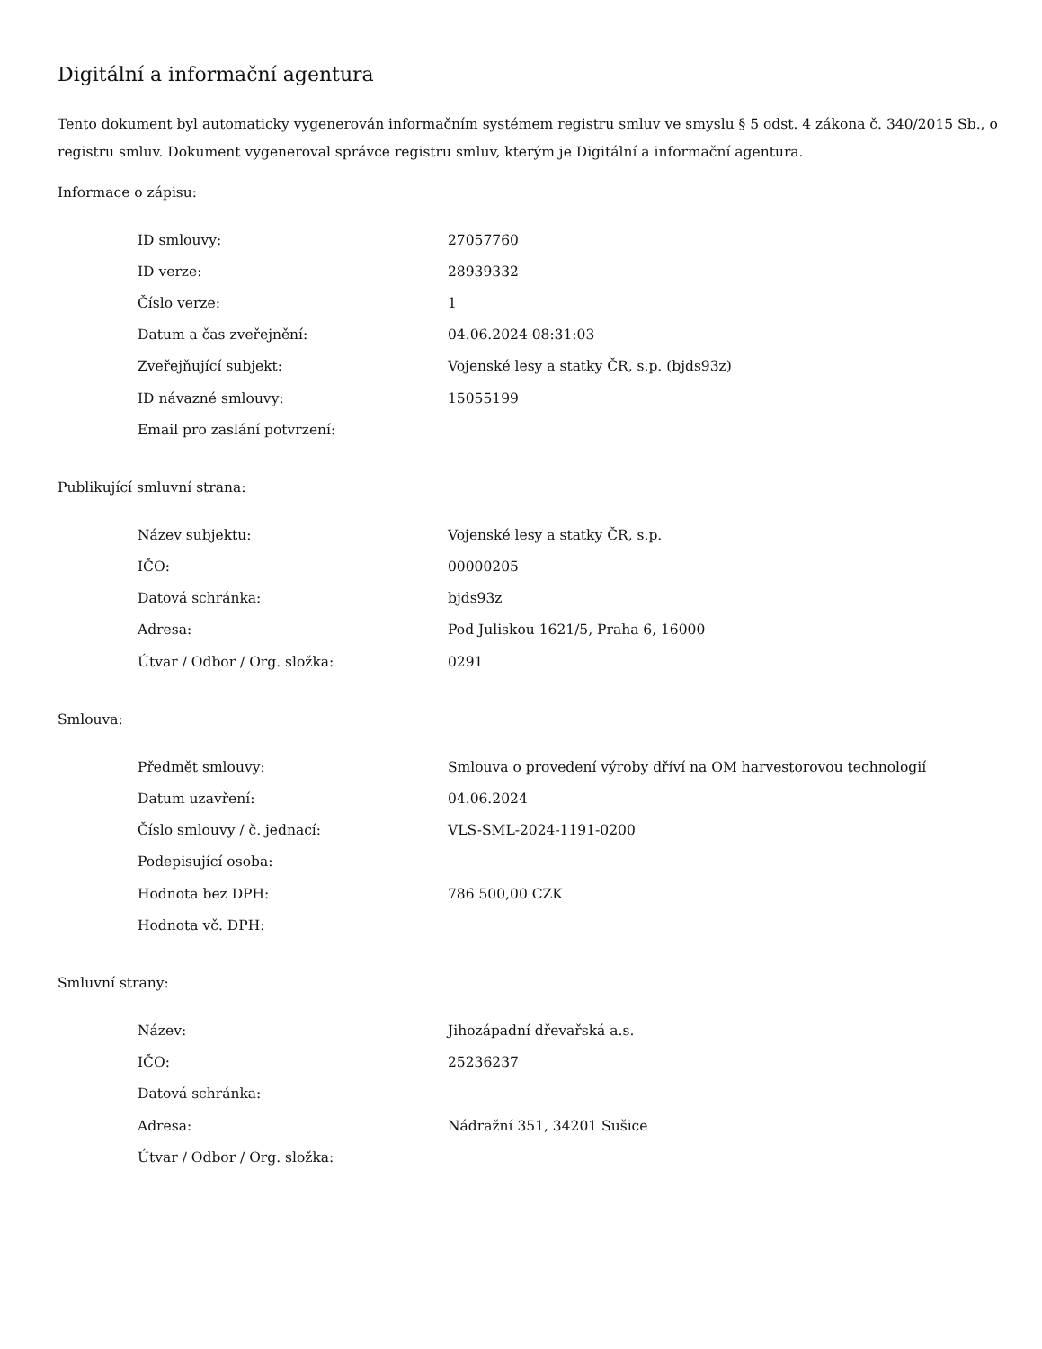Digitální a informační agentura
Tento dokument byl automaticky vygenerován informačním systémem registru smluv ve smyslu § 5 odst. 4 zákona č. 340/2015 Sb., o registru smluv. Dokument vygeneroval správce registru smluv, kterým je Digitální a informační agentura.
Informace o zápisu:
| ID smlouvy: | 27057760 |
| ID verze: | 28939332 |
| Číslo verze: | 1 |
| Datum a čas zveřejnění: | 04.06.2024 08:31:03 |
| Zveřejňující subjekt: | Vojenské lesy a statky ČR, s.p. (bjds93z) |
| ID návazné smlouvy: | 15055199 |
| Email pro zaslání potvrzení: | |
Publikující smluvní strana:
| Název subjektu: | Vojenské lesy a statky ČR, s.p. |
| IČO: | 00000205 |
| Datová schránka: | bjds93z |
| Adresa: | Pod Juliskou 1621/5, Praha 6, 16000 |
| Útvar / Odbor / Org. složka: | 0291 |
Smlouva:
| Předmět smlouvy: | Smlouva o provedení výroby dříví na OM harvestorovou technologií |
| Datum uzavření: | 04.06.2024 |
| Číslo smlouvy / č. jednací: | VLS-SML-2024-1191-0200 |
| Podepisující osoba: | |
| Hodnota bez DPH: | 786 500,00 CZK |
| Hodnota vč. DPH: | |
Smluvní strany:
| Název: | Jihozápadní dřevařská a.s. |
| IČO: | 25236237 |
| Datová schránka: | |
| Adresa: | Nádražní 351, 34201 Sušice |
| Útvar / Odbor / Org. složka: | |